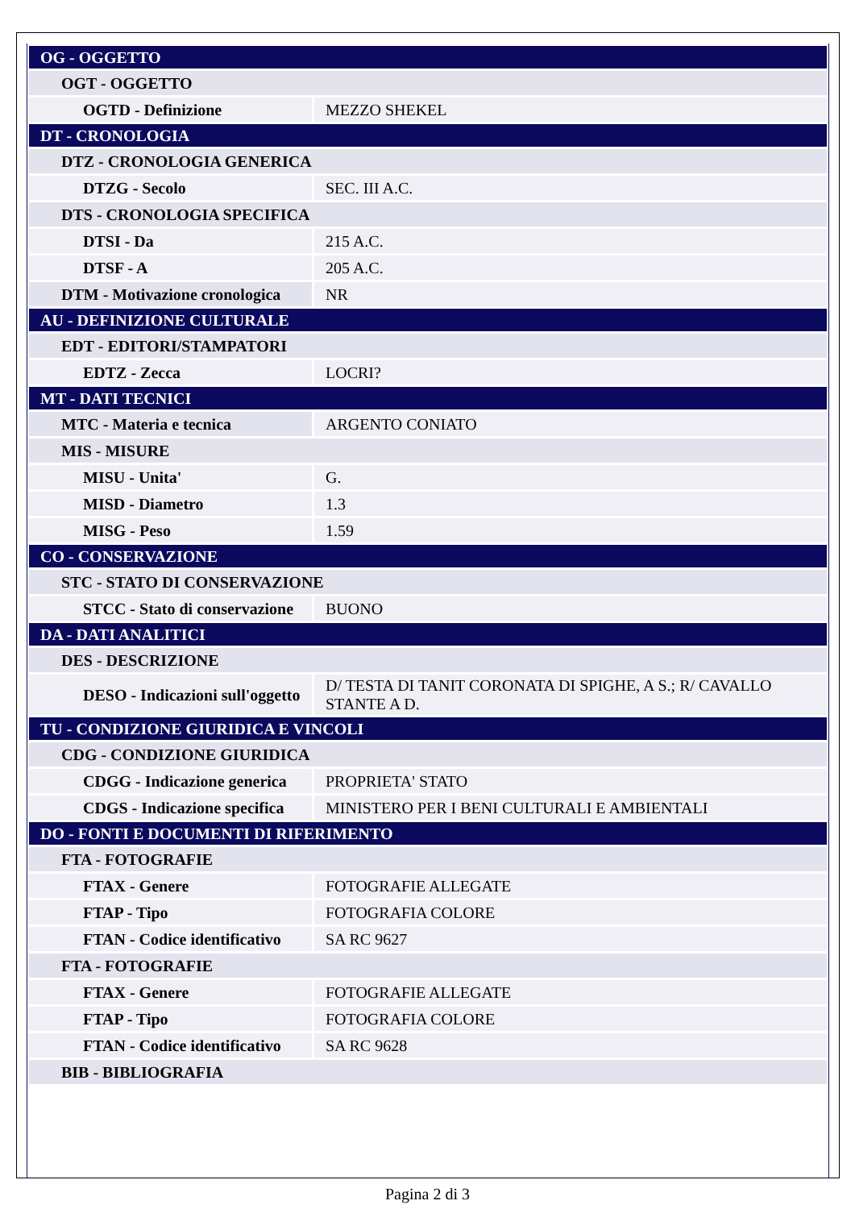| OG - OGGETTO | |
| OGT - OGGETTO | |
| OGTD - Definizione | MEZZO SHEKEL |
| DT - CRONOLOGIA | |
| DTZ - CRONOLOGIA GENERICA | |
| DTZG - Secolo | SEC. III A.C. |
| DTS - CRONOLOGIA SPECIFICA | |
| DTSI - Da | 215 A.C. |
| DTSF - A | 205 A.C. |
| DTM - Motivazione cronologica | NR |
| AU - DEFINIZIONE CULTURALE | |
| EDT - EDITORI/STAMPATORI | |
| EDTZ - Zecca | LOCRI? |
| MT - DATI TECNICI | |
| MTC - Materia e tecnica | ARGENTO CONIATO |
| MIS - MISURE | |
| MISU - Unita' | G. |
| MISD - Diametro | 1.3 |
| MISG - Peso | 1.59 |
| CO - CONSERVAZIONE | |
| STC - STATO DI CONSERVAZIONE | |
| STCC - Stato di conservazione | BUONO |
| DA - DATI ANALITICI | |
| DES - DESCRIZIONE | |
| DESO - Indicazioni sull'oggetto | D/ TESTA DI TANIT CORONATA DI SPIGHE, A S.; R/ CAVALLO STANTE A D. |
| TU - CONDIZIONE GIURIDICA E VINCOLI | |
| CDG - CONDIZIONE GIURIDICA | |
| CDGG - Indicazione generica | PROPRIETA' STATO |
| CDGS - Indicazione specifica | MINISTERO PER I BENI CULTURALI E AMBIENTALI |
| DO - FONTI E DOCUMENTI DI RIFERIMENTO | |
| FTA - FOTOGRAFIE | |
| FTAX - Genere | FOTOGRAFIE ALLEGATE |
| FTAP - Tipo | FOTOGRAFIA COLORE |
| FTAN - Codice identificativo | SA RC 9627 |
| FTA - FOTOGRAFIE | |
| FTAX - Genere | FOTOGRAFIE ALLEGATE |
| FTAP - Tipo | FOTOGRAFIA COLORE |
| FTAN - Codice identificativo | SA RC 9628 |
| BIB - BIBLIOGRAFIA | |
Pagina 2 di 3